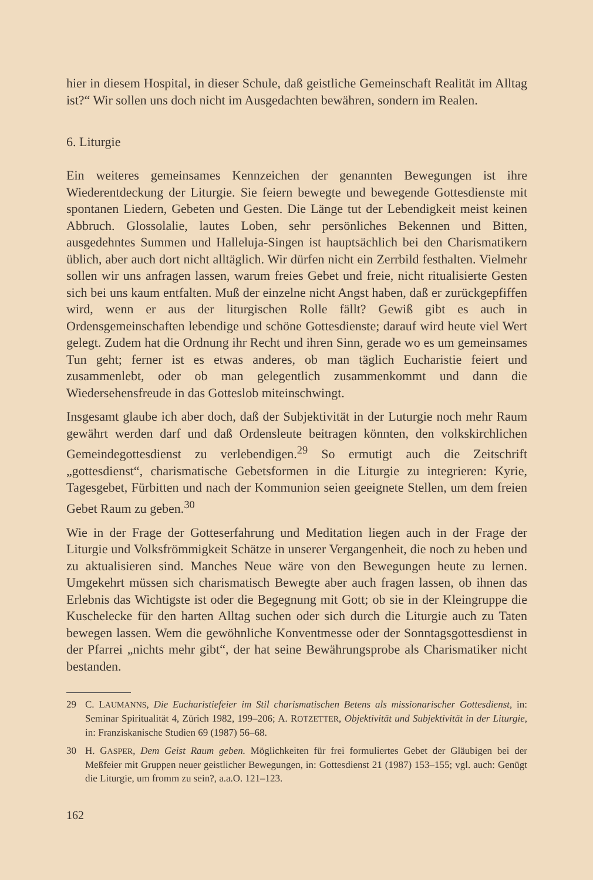hier in diesem Hospital, in dieser Schule, daß geistliche Gemeinschaft Realität im Alltag ist?“ Wir sollen uns doch nicht im Ausgedachten bewähren, sondern im Realen.
6. Liturgie
Ein weiteres gemeinsames Kennzeichen der genannten Bewegungen ist ihre Wiederentdeckung der Liturgie. Sie feiern bewegte und bewegende Gottesdienste mit spontanen Liedern, Gebeten und Gesten. Die Länge tut der Lebendigkeit meist keinen Abbruch. Glossolalie, lautes Loben, sehr persönliches Bekennen und Bitten, ausgedehntes Summen und Halleluja-Singen ist hauptsächlich bei den Charismatikern üblich, aber auch dort nicht alltäglich. Wir dürfen nicht ein Zerrbild festhalten. Vielmehr sollen wir uns anfragen lassen, warum freies Gebet und freie, nicht ritualisierte Gesten sich bei uns kaum entfalten. Muß der einzelne nicht Angst haben, daß er zurückgepfiffen wird, wenn er aus der liturgischen Rolle fällt? Gewiß gibt es auch in Ordensgemeinschaften lebendige und schöne Gottesdienste; darauf wird heute viel Wert gelegt. Zudem hat die Ordnung ihr Recht und ihren Sinn, gerade wo es um gemeinsames Tun geht; ferner ist es etwas anderes, ob man täglich Eucharistie feiert und zusammenlebt, oder ob man gelegentlich zusammenkommt und dann die Wiedersehensfreude in das Gotteslob miteinschwingt.
Insgesamt glaube ich aber doch, daß der Subjektivität in der Luturgie noch mehr Raum gewährt werden darf und daß Ordensleute beitragen könnten, den volkskirchlichen Gemeindegottesdienst zu verlebendigen.<sup>29</sup> So ermutigt auch die Zeitschrift „gottesdienst“, charismatische Gebetsformen in die Liturgie zu integrieren: Kyrie, Tagesgebet, Fürbitten und nach der Kommunion seien geeignete Stellen, um dem freien Gebet Raum zu geben.<sup>30</sup>
Wie in der Frage der Gotteserfahrung und Meditation liegen auch in der Frage der Liturgie und Volksfrömmigkeit Schätze in unserer Vergangenheit, die noch zu heben und zu aktualisieren sind. Manches Neue wäre von den Bewegungen heute zu lernen. Umgekehrt müssen sich charismatisch Bewegte aber auch fragen lassen, ob ihnen das Erlebnis das Wichtigste ist oder die Begegnung mit Gott; ob sie in der Kleingruppe die Kuschelecke für den harten Alltag suchen oder sich durch die Liturgie auch zu Taten bewegen lassen. Wem die gewöhnliche Konventmesse oder der Sonntagsgottesdienst in der Pfarrei „nichts mehr gibt“, der hat seine Bewährungsprobe als Charismatiker nicht bestanden.
29 C. LAUMANNS, Die Eucharistiefeier im Stil charismatischen Betens als missionarischer Gottesdienst, in: Seminar Spiritualität 4, Zürich 1982, 199–206; A. ROTZETTER, Objektivität und Subjektivität in der Liturgie, in: Franziskanische Studien 69 (1987) 56–68.
30 H. GASPER, Dem Geist Raum geben. Möglichkeiten für frei formuliertes Gebet der Gläubigen bei der Meßfeier mit Gruppen neuer geistlicher Bewegungen, in: Gottesdienst 21 (1987) 153–155; vgl. auch: Genügt die Liturgie, um fromm zu sein?, a.a.O. 121–123.
162